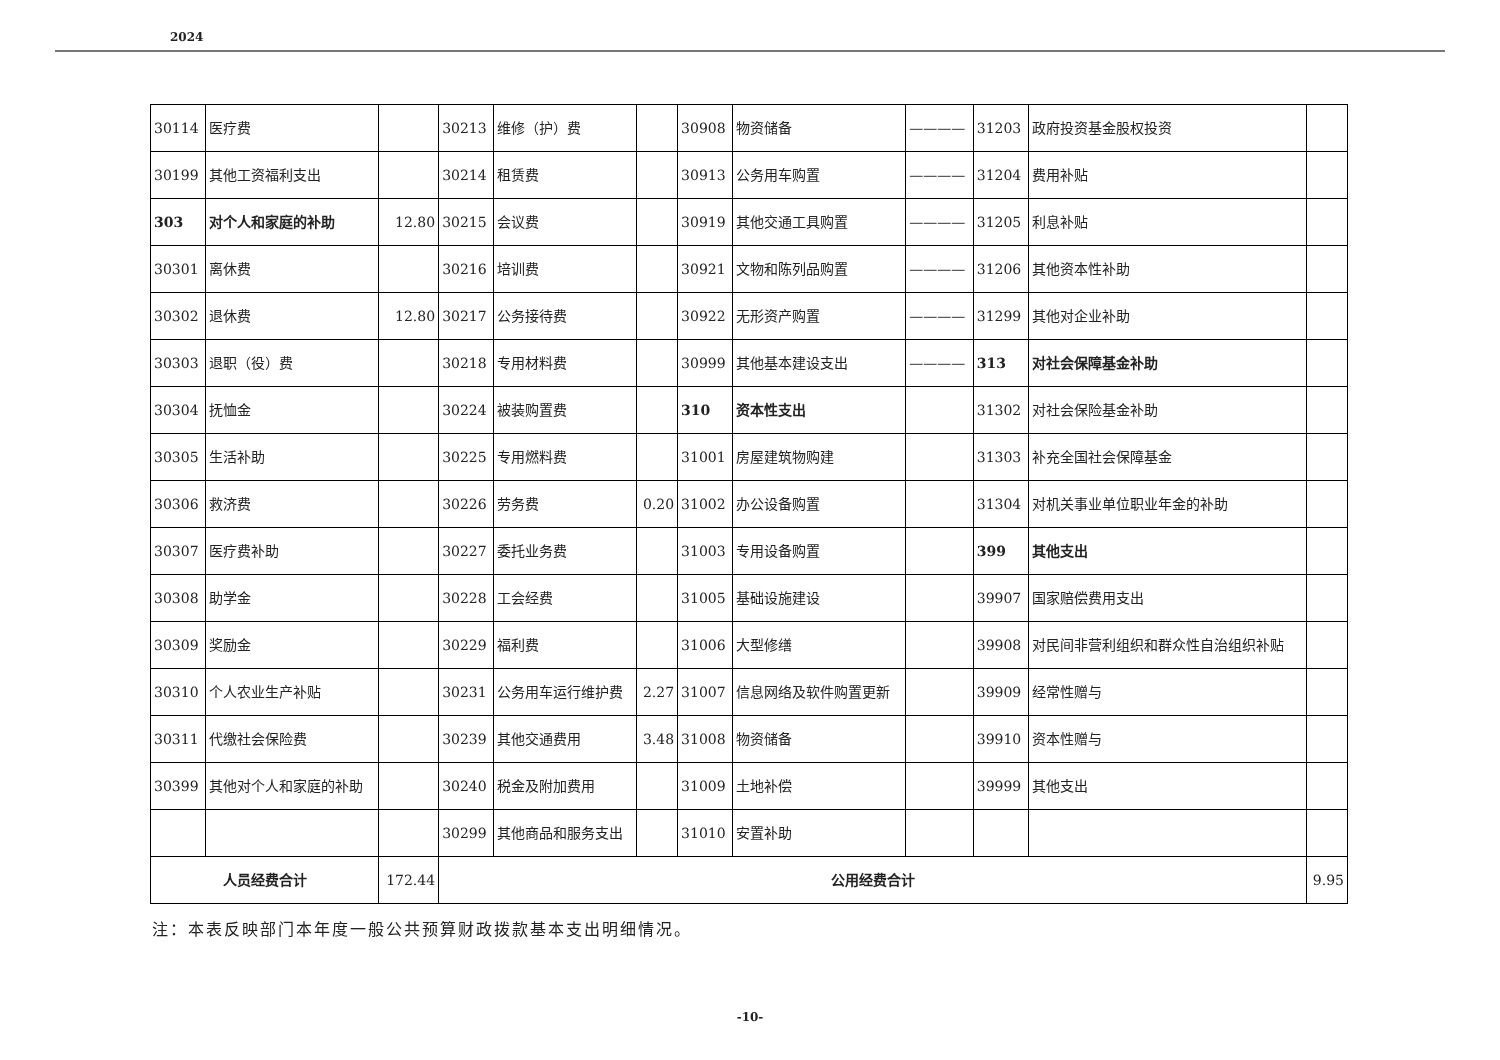2024
| 30114 | 医疗费 | | 30213 | 维修（护）费 | | 30908 | 物资储备 | ———— | 31203 | 政府投资基金股权投资 | |
| 30199 | 其他工资福利支出 | | 30214 | 租赁费 | | 30913 | 公务用车购置 | ———— | 31204 | 费用补贴 | |
| 303 | 对个人和家庭的补助 | 12.80 | 30215 | 会议费 | | 30919 | 其他交通工具购置 | ———— | 31205 | 利息补贴 | |
| 30301 | 离休费 | | 30216 | 培训费 | | 30921 | 文物和陈列品购置 | ———— | 31206 | 其他资本性补助 | |
| 30302 | 退休费 | 12.80 | 30217 | 公务接待费 | | 30922 | 无形资产购置 | ———— | 31299 | 其他对企业补助 | |
| 30303 | 退职（役）费 | | 30218 | 专用材料费 | | 30999 | 其他基本建设支出 | ———— | 313 | 对社会保障基金补助 | |
| 30304 | 抚恤金 | | 30224 | 被装购置费 | | 310 | 资本性支出 | | 31302 | 对社会保险基金补助 | |
| 30305 | 生活补助 | | 30225 | 专用燃料费 | | 31001 | 房屋建筑物购建 | | 31303 | 补充全国社会保障基金 | |
| 30306 | 救济费 | | 30226 | 劳务费 | 0.20 | 31002 | 办公设备购置 | | 31304 | 对机关事业单位职业年金的补助 | |
| 30307 | 医疗费补助 | | 30227 | 委托业务费 | | 31003 | 专用设备购置 | | 399 | 其他支出 | |
| 30308 | 助学金 | | 30228 | 工会经费 | | 31005 | 基础设施建设 | | 39907 | 国家赔偿费用支出 | |
| 30309 | 奖励金 | | 30229 | 福利费 | | 31006 | 大型修缮 | | 39908 | 对民间非营利组织和群众性自治组织补贴 | |
| 30310 | 个人农业生产补贴 | | 30231 | 公务用车运行维护费 | 2.27 | 31007 | 信息网络及软件购置更新 | | 39909 | 经常性赠与 | |
| 30311 | 代缴社会保险费 | | 30239 | 其他交通费用 | 3.48 | 31008 | 物资储备 | | 39910 | 资本性赠与 | |
| 30399 | 其他对个人和家庭的补助 | | 30240 | 税金及附加费用 | | 31009 | 土地补偿 | | 39999 | 其他支出 | |
| | | | 30299 | 其他商品和服务支出 | | 31010 | 安置补助 | | | | |
| 人员经费合计 | | 172.44 | 公用经费合计 | | | | | | | | 9.95 |
注：本表反映部门本年度一般公共预算财政拨款基本支出明细情况。
-10-